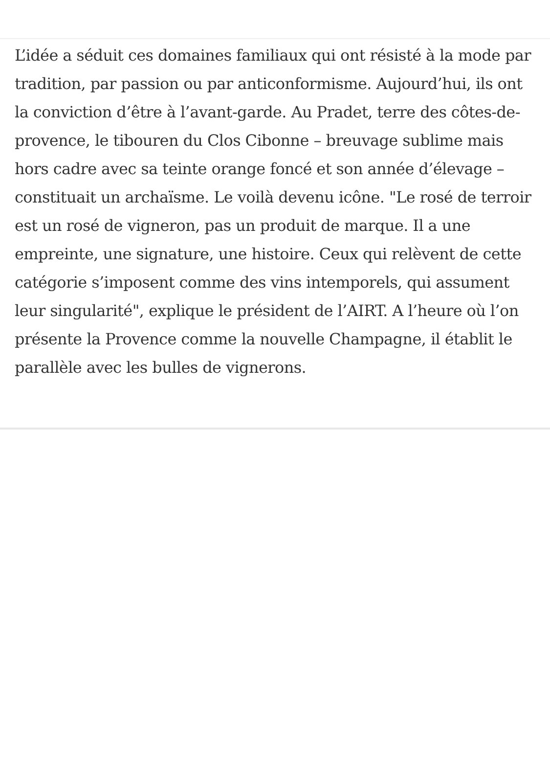L’idée a séduit ces domaines familiaux qui ont résisté à la mode par tradition, par passion ou par anticonformisme. Aujourd’hui, ils ont la conviction d’être à l’avant-garde. Au Pradet, terre des côtes-de-provence, le tibouren du Clos Cibonne – breuvage sublime mais hors cadre avec sa teinte orange foncé et son année d’élevage – constituait un archaïsme. Le voilà devenu icône. "Le rosé de terroir est un rosé de vigneron, pas un produit de marque. Il a une empreinte, une signature, une histoire. Ceux qui relèvent de cette catégorie s’imposent comme des vins intemporels, qui assument leur singularité", explique le président de l’AIRT. A l’heure où l’on présente la Provence comme la nouvelle Champagne, il établit le parallèle avec les bulles de vignerons.